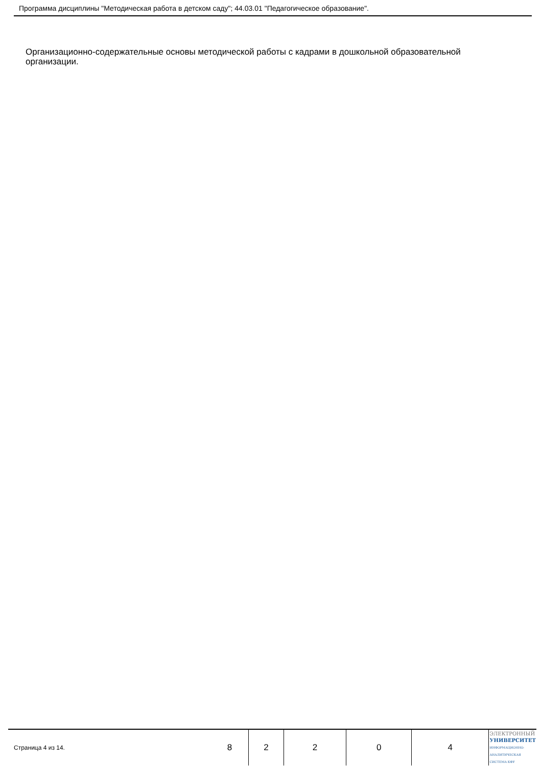Программа дисциплины "Методическая работа в детском саду"; 44.03.01 "Педагогическое образование".
Организационно-содержательные основы методической работы с кадрами в дошкольной образовательной организации.
| Страница 4 из 14. | 8 | 2 | 2 | 0 | 4 | ЭЛЕКТРОННЫЙ УНИВЕРСИТЕТ ИНФОРМАЦИОННО-АНАЛИТИЧЕСКАЯ СИСТЕМА КФУ |